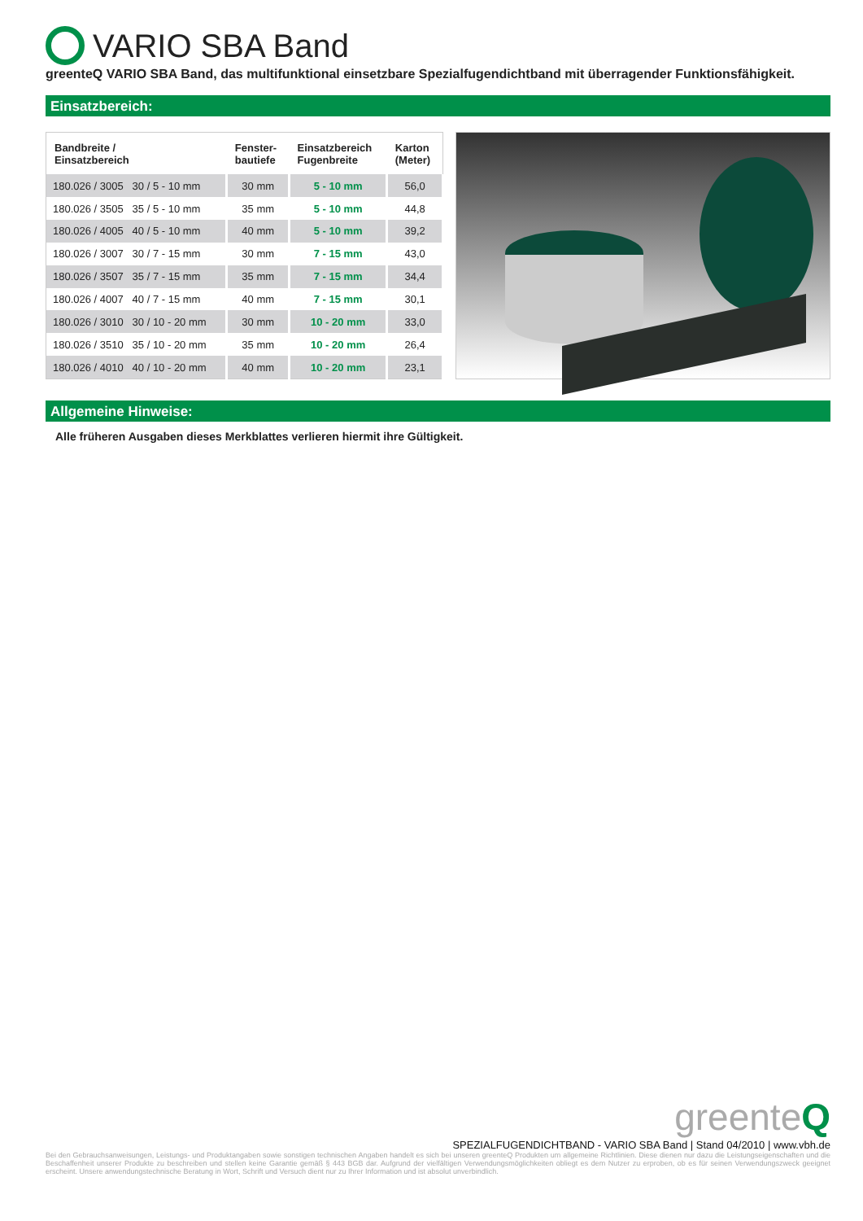VARIO SBA Band
greenteQ VARIO SBA Band, das multifunktional einsetzbare Spezialfugendichtband mit überragender Funktionsfähigkeit.
Einsatzbereich:
| Bandbreite / Einsatzbereich | Fenster- bautiefe | Einsatzbereich Fugenbreite | Karton (Meter) |
| --- | --- | --- | --- |
| 180.026 / 3005 30 / 5 - 10 mm | 30 mm | 5 - 10 mm | 56,0 |
| 180.026 / 3505 35 / 5 - 10 mm | 35 mm | 5 - 10 mm | 44,8 |
| 180.026 / 4005 40 / 5 - 10 mm | 40 mm | 5 - 10 mm | 39,2 |
| 180.026 / 3007 30 / 7 - 15 mm | 30 mm | 7 - 15 mm | 43,0 |
| 180.026 / 3507 35 / 7 - 15 mm | 35 mm | 7 - 15 mm | 34,4 |
| 180.026 / 4007 40 / 7 - 15 mm | 40 mm | 7 - 15 mm | 30,1 |
| 180.026 / 3010 30 / 10 - 20 mm | 30 mm | 10 - 20 mm | 33,0 |
| 180.026 / 3510 35 / 10 - 20 mm | 35 mm | 10 - 20 mm | 26,4 |
| 180.026 / 4010 40 / 10 - 20 mm | 40 mm | 10 - 20 mm | 23,1 |
Allgemeine Hinweise:
Alle früheren Ausgaben dieses Merkblattes verlieren hiermit ihre Gültigkeit.
greenteQ
SPEZIALFUGENDICHTBAND - VARIO SBA Band | Stand 04/2010 | www.vbh.de
Bei den Gebrauchsanweisungen, Leistungs- und Produktangaben sowie sonstigen technischen Angaben handelt es sich bei unseren greenteQ Produkten um allgemeine Richtlinien. Diese dienen nur dazu die Leistungseigenschaften und die Beschaffenheit unserer Produkte zu beschreiben und stellen keine Garantie gemäß § 443 BGB dar. Aufgrund der vielfältigen Verwendungsmöglichkeiten obliegt es dem Nutzer zu erproben, ob es für seinen Verwendungszweck geeignet erscheint. Unsere anwendungstechnische Beratung in Wort, Schrift und Versuch dient nur zu Ihrer Information und ist absolut unverbindlich.